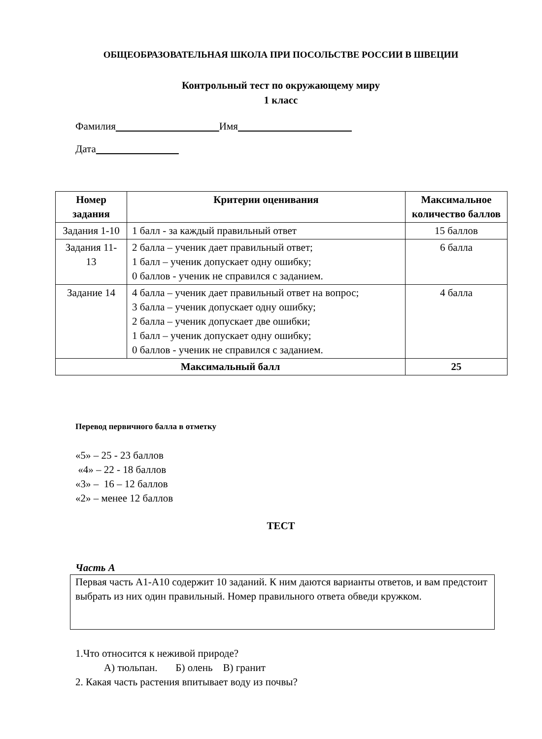ОБЩЕОБРАЗОВАТЕЛЬНАЯ ШКОЛА ПРИ ПОСОЛЬСТВЕ РОССИИ В ШВЕЦИИ
Контрольный тест по окружающему миру
1 класс
Фамилия Имя
Дата
| Номер задания | Критерии оценивания | Максимальное количество баллов |
| --- | --- | --- |
| Задания 1-10 | 1 балл - за каждый правильный ответ | 15 баллов |
| Задания 11-13 | 2 балла – ученик дает правильный ответ; 1 балл – ученик допускает одну ошибку; 0 баллов - ученик не справился с заданием. | 6 балла |
| Задание 14 | 4 балла – ученик дает правильный ответ на вопрос; 3 балла – ученик допускает одну ошибку; 2 балла – ученик допускает две ошибки; 1 балл – ученик допускает одну ошибку; 0 баллов - ученик не справился с заданием. | 4 балла |
| Максимальный балл | | 25 |
Перевод первичного балла в отметку
«5» – 25 - 23 баллов
«4» – 22 - 18 баллов
«3» – 16 – 12 баллов
«2» – менее 12 баллов
ТЕСТ
Часть А
Первая часть А1-А10 содержит 10 заданий. К ним даются варианты ответов, и вам предстоит выбрать из них один правильный. Номер правильного ответа обведи кружком.
1.Что относится к неживой природе?
А) тюльпан. Б) олень В) гранит
2. Какая часть растения впитывает воду из почвы?